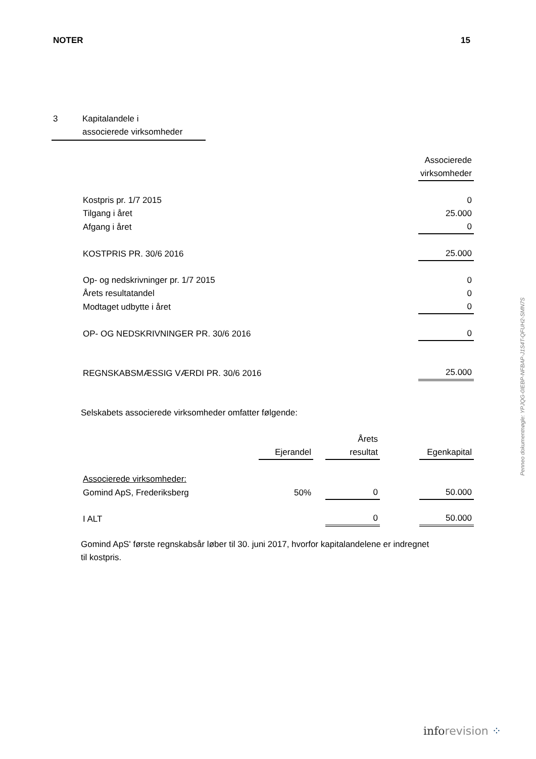NOTER 15
3 Kapitalandele i
associerede virksomheder
| | Associerede virksomheder |
| Kostpris pr. 1/7 2015 | 0 |
| Tilgang i året | 25.000 |
| Afgang i året | 0 |
| KOSTPRIS PR. 30/6 2016 | 25.000 |
| Op- og nedskrivninger pr. 1/7 2015 | 0 |
| Årets resultatandel | 0 |
| Modtaget udbytte i året | 0 |
| OP- OG NEDSKRIVNINGER PR. 30/6 2016 | 0 |
| REGNSKABSMÆSSIG VÆRDI PR. 30/6 2016 | 25.000 |
Selskabets associerede virksomheder omfatter følgende:
| | Ejerandel | | Årets resultat | | Egenkapital |
| --- | --- | --- | --- | --- | --- |
| Associerede virksomheder: | | | | | |
| Gomind ApS, Frederiksberg | 50% | | 0 | | 50.000 |
| I ALT | | | 0 | | 50.000 |
Gomind ApS' første regnskabsår løber til 30. juni 2017, hvorfor kapitalandelene er indregnet
til kostpris.
Penneo dokumentnøgle: YPJQG-0IEBP-NFBAP-J1S4T-QFUH2-SMN7S
inforevision ⁘